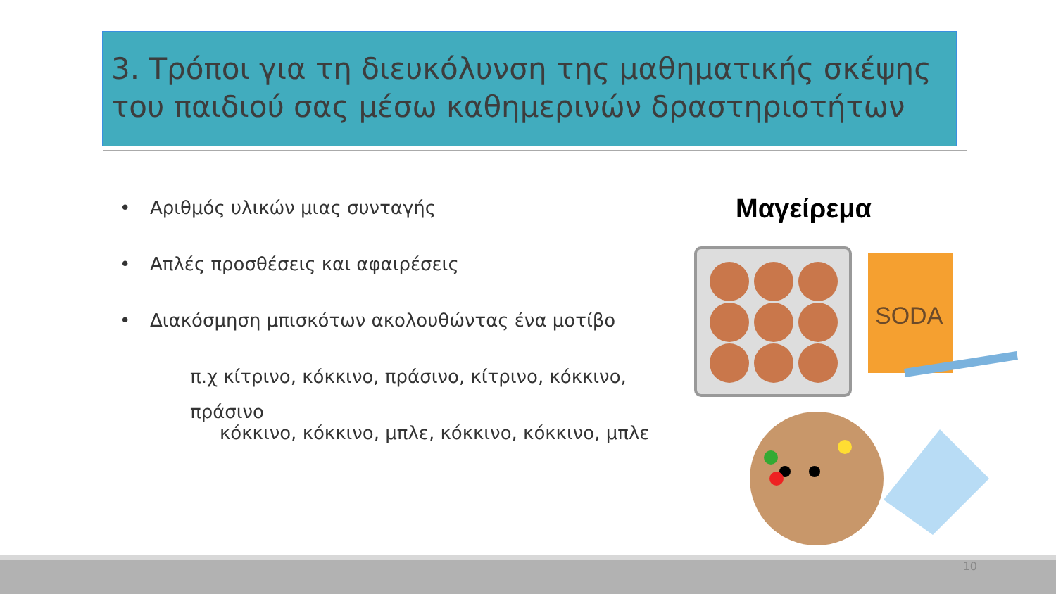3. Τρόποι για τη διευκόλυνση της μαθηματικής σκέψης του παιδιού σας μέσω καθημερινών δραστηριοτήτων
• Αριθμός υλικών μιας συνταγής
• Απλές προσθέσεις και αφαιρέσεις
• Διακόσμηση μπισκότων ακολουθώντας ένα μοτίβο
π.χ κίτρινο, κόκκινο, πράσινο, κίτρινο, κόκκινο, πράσινο
κόκκινο, κόκκινο, μπλε, κόκκινο, κόκκινο, μπλε
Μαγείρεμα
SODA
10